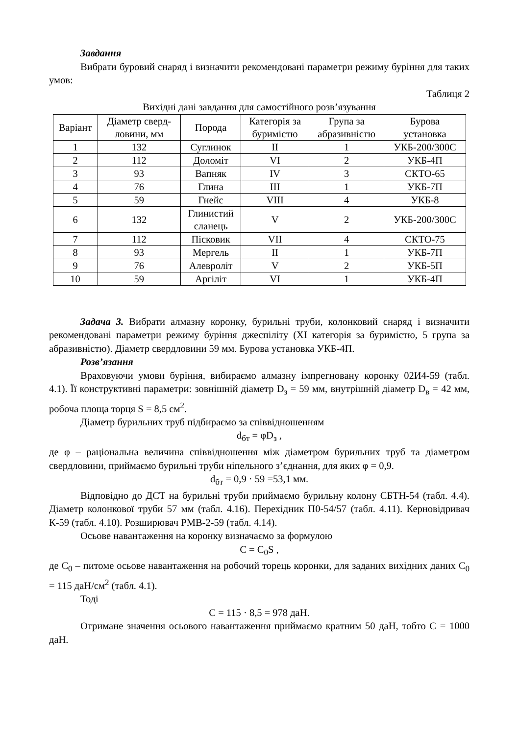Завдання
Вибрати буровий снаряд і визначити рекомендовані параметри режиму буріння для таких умов:
Таблиця 2
Вихідні дані завдання для самостійного розв’язування
| Варіант | Діаметр сверд- ловини, мм | Порода | Категорія за буримістю | Група за абразивністю | Бурова установка |
| --- | --- | --- | --- | --- | --- |
| 1 | 132 | Суглинок | II | 1 | УКБ-200/300С |
| 2 | 112 | Доломіт | VI | 2 | УКБ-4П |
| 3 | 93 | Вапняк | IV | 3 | СКТО-65 |
| 4 | 76 | Глина | III | 1 | УКБ-7П |
| 5 | 59 | Гнейс | VIII | 4 | УКБ-8 |
| 6 | 132 | Глинистий сланець | V | 2 | УКБ-200/300С |
| 7 | 112 | Пісковик | VII | 4 | СКТО-75 |
| 8 | 93 | Мергель | II | 1 | УКБ-7П |
| 9 | 76 | Алевроліт | V | 2 | УКБ-5П |
| 10 | 59 | Аргіліт | VI | 1 | УКБ-4П |
Задача 3. Вибрати алмазну коронку, бурильні труби, колонковий снаряд і визначити рекомендовані параметри режиму буріння джеспіліту (XI категорія за буримістю, 5 група за абразивністю). Діаметр свердловини 59 мм. Бурова установка УКБ-4П.
Розв’язання
Враховуючи умови буріння, вибираємо алмазну імпрегновану коронку 02И4-59 (табл. 4.1). Її конструктивні параметри: зовнішній діаметр D<sub>з</sub> = 59 мм, внутрішній діаметр D<sub>в</sub> = 42 мм, робоча площа торця S = 8,5 см<sup>2</sup>.
Діаметр бурильних труб підбираємо за співвідношенням
d<sub>бт</sub> = φD<sub>з</sub> ,
де φ – раціональна величина співвідношення між діаметром бурильних труб та діаметром свердловини, приймаємо бурильні труби ніпельного з’єднання, для яких φ = 0,9.
d<sub>бт</sub> = 0,9 · 59 =53,1 мм.
Відповідно до ДСТ на бурильні труби приймаємо бурильну колону СБТН-54 (табл. 4.4). Діаметр колонкової труби 57 мм (табл. 4.16). Перехідник П0-54/57 (табл. 4.11). Керновідривач К-59 (табл. 4.10). Розширювач РМВ-2-59 (табл. 4.14).
Осьове навантаження на коронку визначаємо за формулою
C = C<sub>0</sub>S ,
де C<sub>0</sub> – питоме осьове навантаження на робочий торець коронки, для заданих вихідних даних C<sub>0</sub> = 115 даН/см<sup>2</sup> (табл. 4.1).
Тоді
C = 115 · 8,5 = 978 даН.
Отримане значення осьового навантаження приймаємо кратним 50 даН, тобто C = 1000 даН.